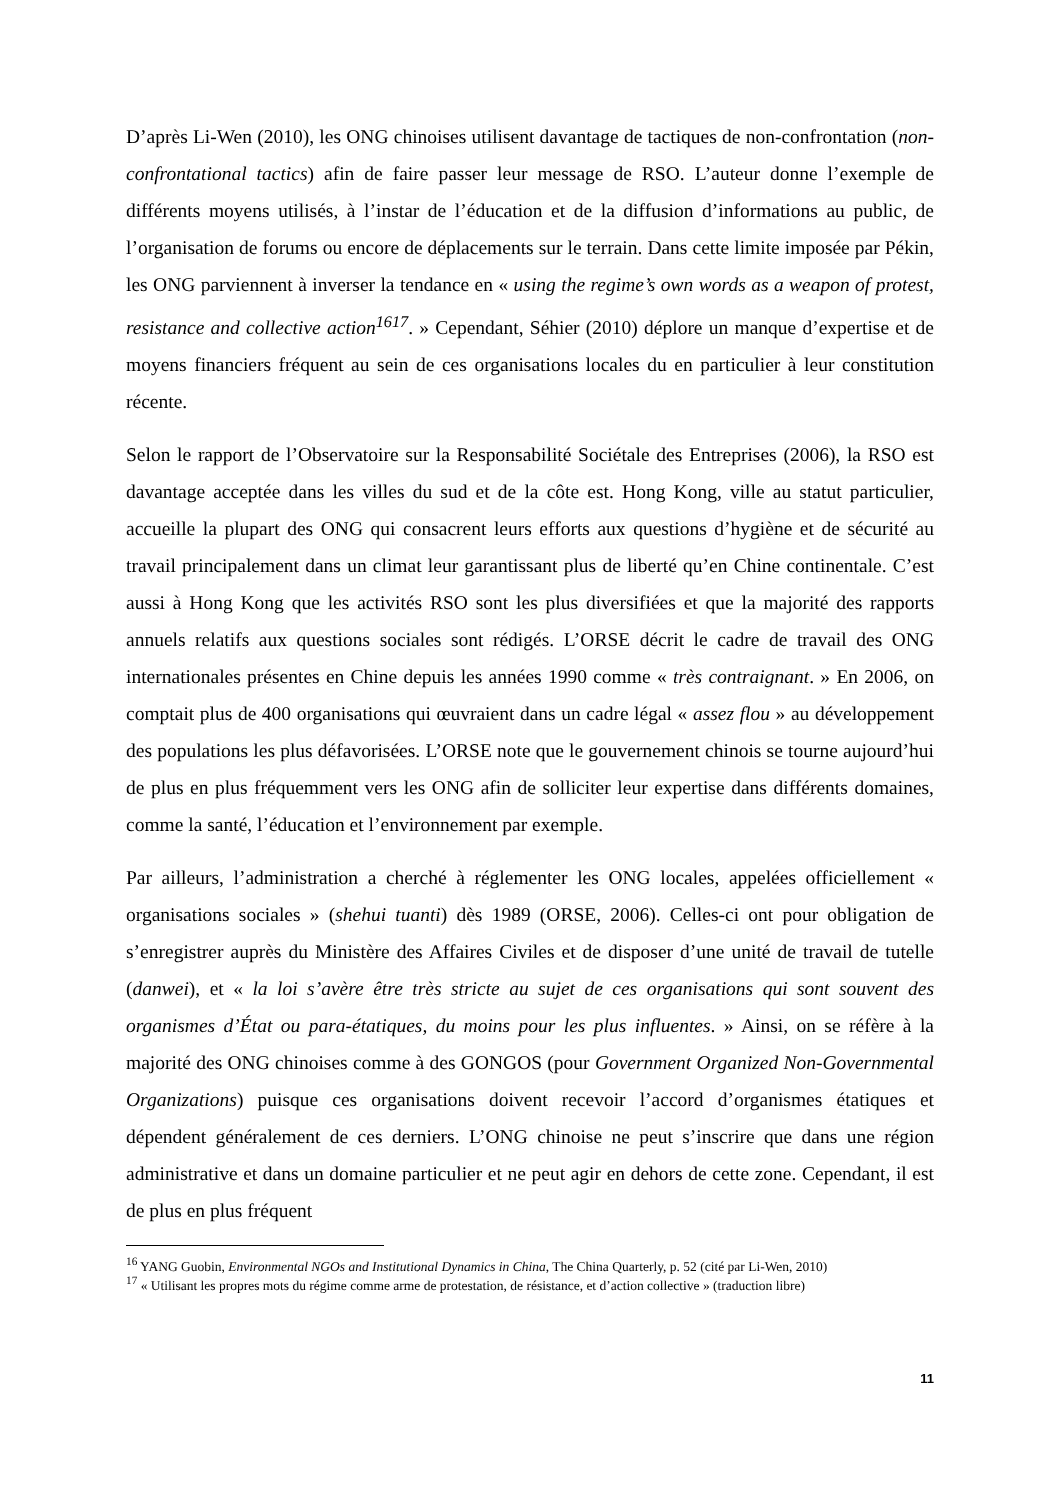D’après Li-Wen (2010), les ONG chinoises utilisent davantage de tactiques de non-confrontation (non-confrontational tactics) afin de faire passer leur message de RSO. L’auteur donne l’exemple de différents moyens utilisés, à l’instar de l’éducation et de la diffusion d’informations au public, de l’organisation de forums ou encore de déplacements sur le terrain. Dans cette limite imposée par Pékin, les ONG parviennent à inverser la tendance en « using the regime’s own words as a weapon of protest, resistance and collective action<sup>1617</sup>. » Cependant, Séhier (2010) déplore un manque d’expertise et de moyens financiers fréquent au sein de ces organisations locales du en particulier à leur constitution récente.
Selon le rapport de l’Observatoire sur la Responsabilité Sociétale des Entreprises (2006), la RSO est davantage acceptée dans les villes du sud et de la côte est. Hong Kong, ville au statut particulier, accueille la plupart des ONG qui consacrent leurs efforts aux questions d’hygiène et de sécurité au travail principalement dans un climat leur garantissant plus de liberté qu’en Chine continentale. C’est aussi à Hong Kong que les activités RSO sont les plus diversifiées et que la majorité des rapports annuels relatifs aux questions sociales sont rédigés. L’ORSE décrit le cadre de travail des ONG internationales présentes en Chine depuis les années 1990 comme « très contraignant. » En 2006, on comptait plus de 400 organisations qui œuvraient dans un cadre légal « assez flou » au développement des populations les plus défavorisées. L’ORSE note que le gouvernement chinois se tourne aujourd’hui de plus en plus fréquemment vers les ONG afin de solliciter leur expertise dans différents domaines, comme la santé, l’éducation et l’environnement par exemple.
Par ailleurs, l’administration a cherché à réglementer les ONG locales, appelées officiellement « organisations sociales » (shehui tuanti) dès 1989 (ORSE, 2006). Celles-ci ont pour obligation de s’enregistrer auprès du Ministère des Affaires Civiles et de disposer d’une unité de travail de tutelle (danwei), et « la loi s’avère être très stricte au sujet de ces organisations qui sont souvent des organismes d’État ou para-étatiques, du moins pour les plus influentes. » Ainsi, on se réfère à la majorité des ONG chinoises comme à des GONGOS (pour Government Organized Non-Governmental Organizations) puisque ces organisations doivent recevoir l’accord d’organismes étatiques et dépendent généralement de ces derniers. L’ONG chinoise ne peut s’inscrire que dans une région administrative et dans un domaine particulier et ne peut agir en dehors de cette zone. Cependant, il est de plus en plus fréquent
<sup>16</sup> YANG Guobin, Environmental NGOs and Institutional Dynamics in China, The China Quarterly, p. 52 (cité par Li-Wen, 2010)
<sup>17</sup> « Utilisant les propres mots du régime comme arme de protestation, de résistance, et d’action collective » (traduction libre)
11